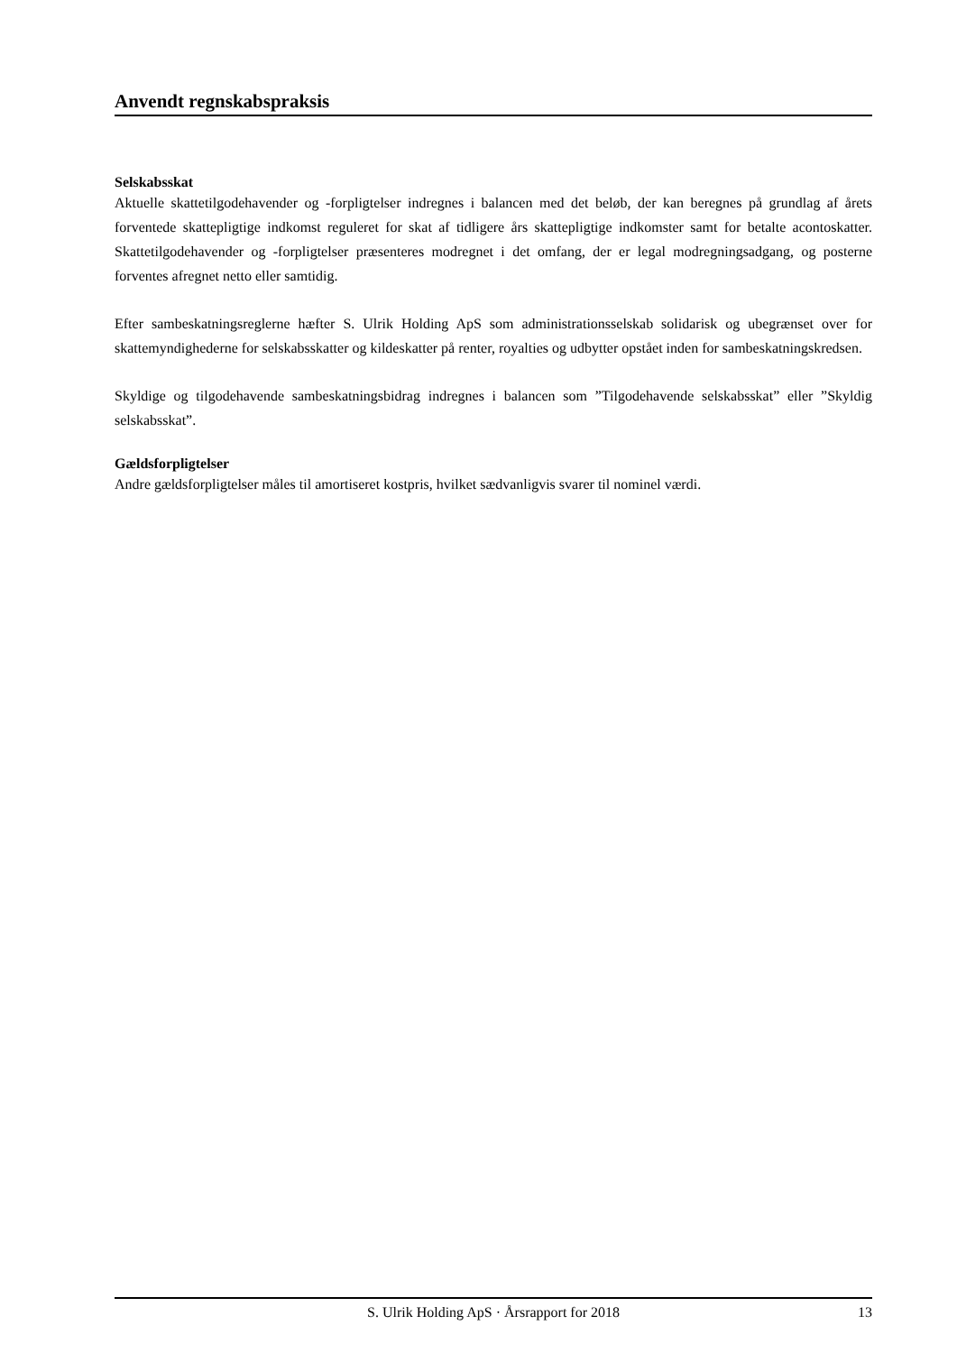Anvendt regnskabspraksis
Selskabsskat
Aktuelle skattetilgodehavender og -forpligtelser indregnes i balancen med det beløb, der kan beregnes på grundlag af årets forventede skattepligtige indkomst reguleret for skat af tidligere års skattepligtige indkomster samt for betalte acontoskatter. Skattetilgodehavender og -forpligtelser præsenteres modregnet i det omfang, der er legal modregningsadgang, og posterne forventes afregnet netto eller samtidig.
Efter sambeskatningsreglerne hæfter S. Ulrik Holding ApS som administrationsselskab solidarisk og ubegrænset over for skattemyndighederne for selskabsskatter og kildeskatter på renter, royalties og udbytter opstået inden for sambeskatningskredsen.
Skyldige og tilgodehavende sambeskatningsbidrag indregnes i balancen som ”Tilgodehavende selskabsskat” eller ”Skyldig selskabsskat”.
Gældsforpligtelser
Andre gældsforpligtelser måles til amortiseret kostpris, hvilket sædvanligvis svarer til nominel værdi.
S. Ulrik Holding ApS · Årsrapport for 2018 13